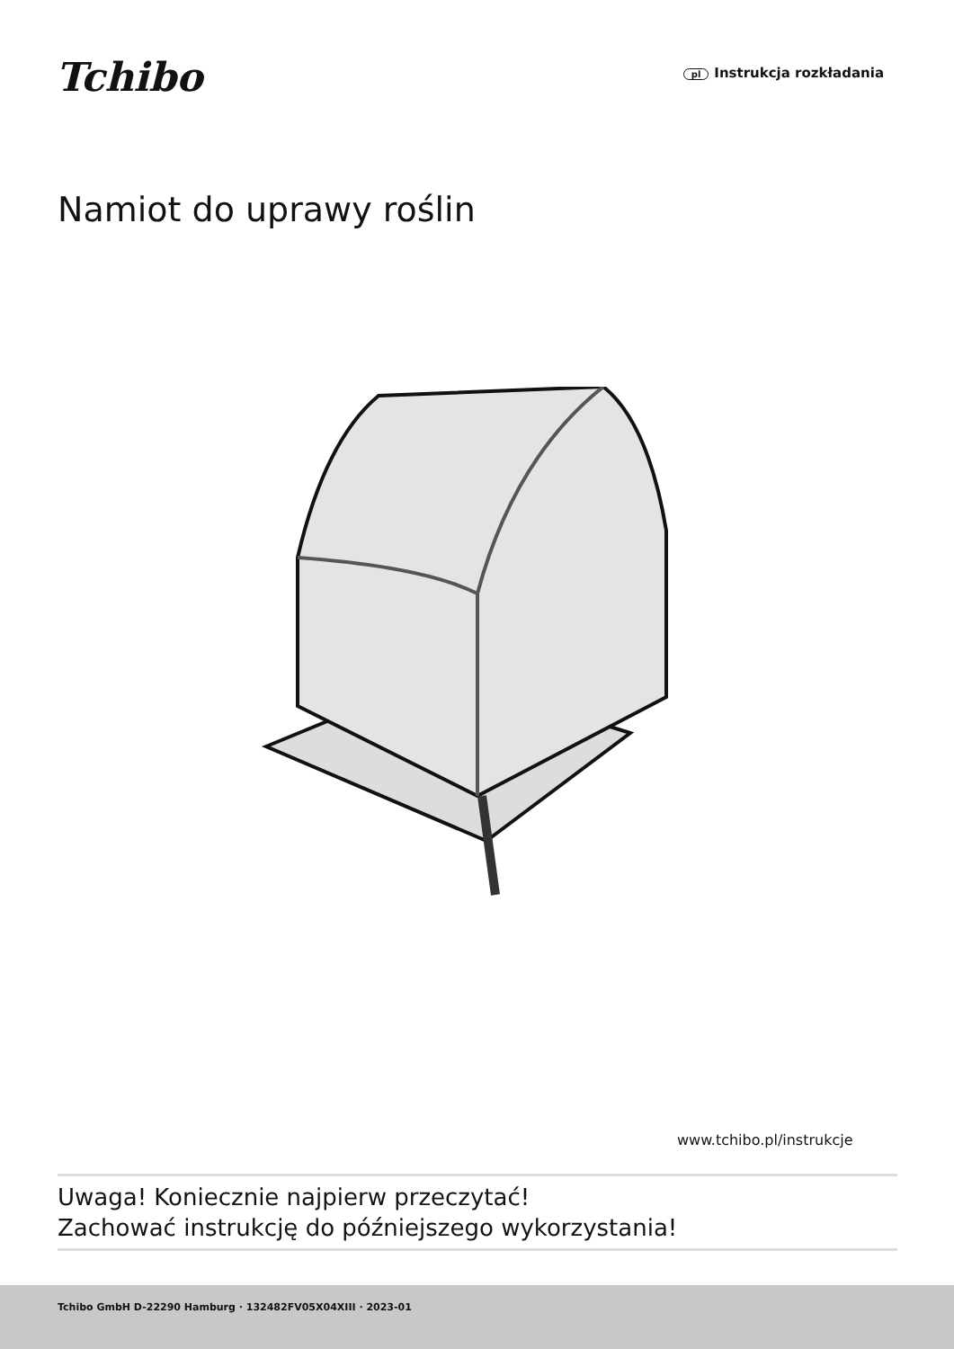Tchibo
pl Instrukcja rozkładania
Namiot do uprawy roślin
www.tchibo.pl/instrukcje
Uwaga! Koniecznie najpierw przeczytać!
Zachować instrukcję do późniejszego wykorzystania!
Tchibo GmbH D-22290 Hamburg · 132482FV05X04XIII · 2023-01